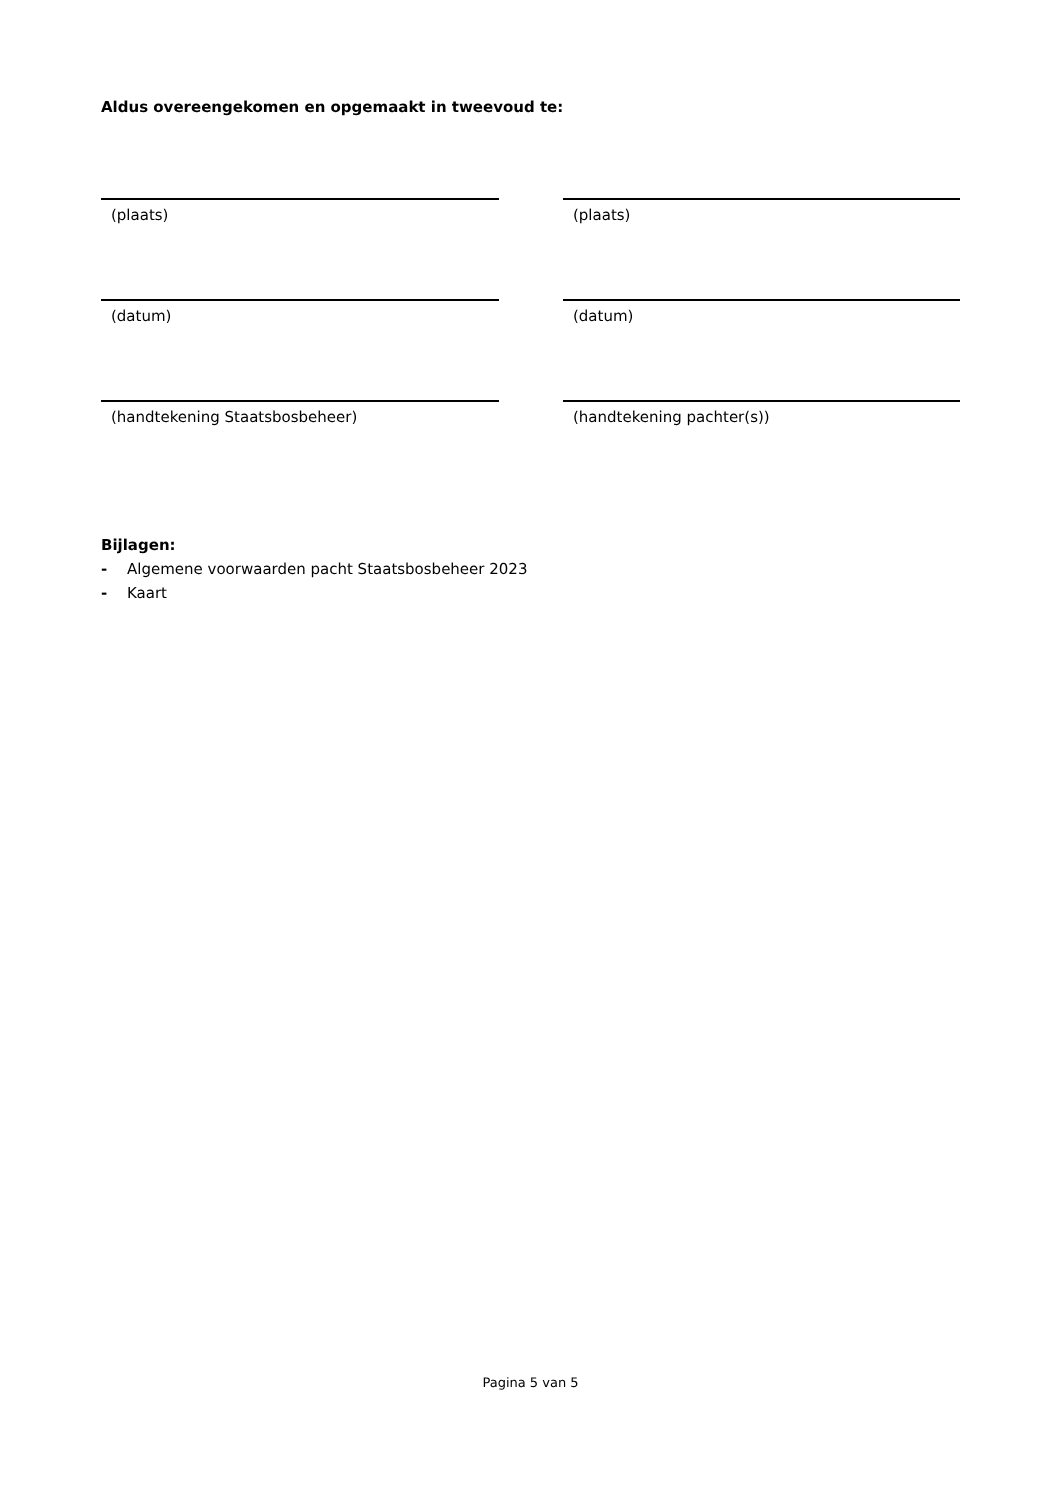Aldus overeengekomen en opgemaakt in tweevoud te:
(plaats) (plaats)
(datum) (datum)
(handtekening Staatsbosbeheer) (handtekening pachter(s))
Bijlagen:
- Algemene voorwaarden pacht Staatsbosbeheer 2023
- Kaart
Pagina 5 van 5